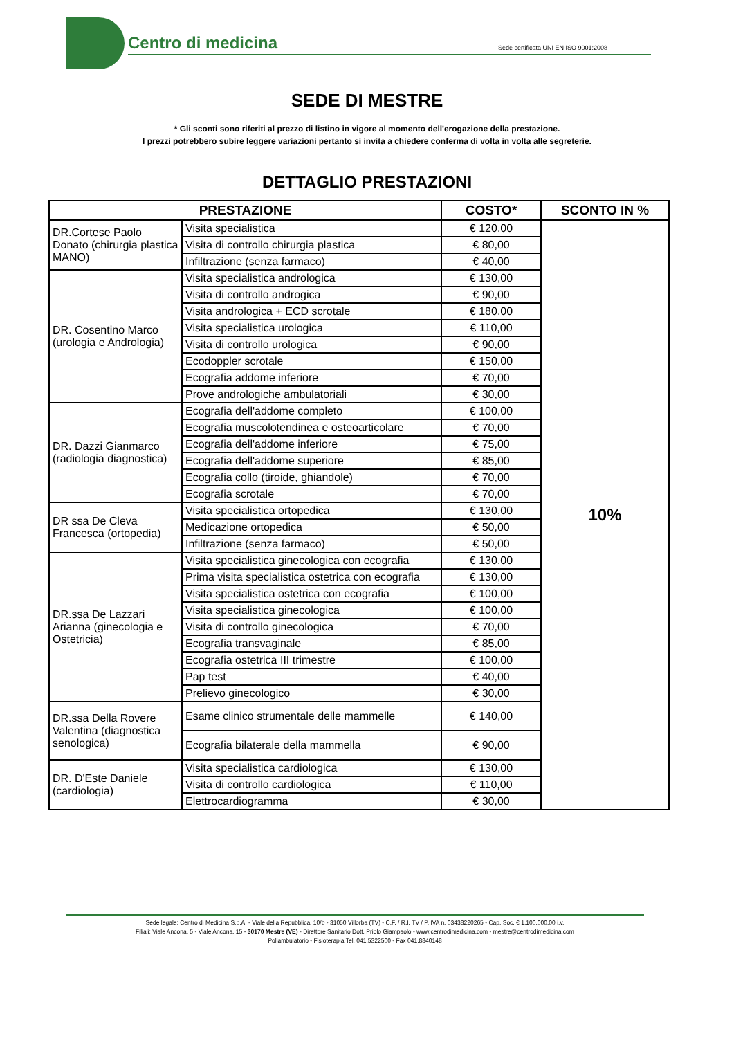Centro di medicina
Sede certificata UNI EN ISO 9001:2008
SEDE DI MESTRE
* Gli sconti sono riferiti al prezzo di listino in vigore al momento dell'erogazione della prestazione.
I prezzi potrebbero subire leggere variazioni pertanto si invita a chiedere conferma di volta in volta alle segreterie.
DETTAGLIO PRESTAZIONI
| PRESTAZIONE | | COSTO* | SCONTO IN % |
| --- | --- | --- | --- |
| DR.Cortese Paolo Donato (chirurgia plastica MANO) | Visita specialistica | € 120,00 | 10% |
| | Visita di controllo chirurgia plastica | € 80,00 | |
| | Infiltrazione (senza farmaco) | € 40,00 | |
| DR. Cosentino Marco (urologia e Andrologia) | Visita specialistica andrologica | € 130,00 | |
| | Visita di controllo androgica | € 90,00 | |
| | Visita andrologica + ECD scrotale | € 180,00 | |
| | Visita specialistica urologica | € 110,00 | |
| | Visita di controllo urologica | € 90,00 | |
| | Ecodoppler scrotale | € 150,00 | |
| | Ecografia addome inferiore | € 70,00 | |
| | Prove andrologiche ambulatoriali | € 30,00 | |
| DR. Dazzi Gianmarco (radiologia diagnostica) | Ecografia dell'addome completo | € 100,00 | |
| | Ecografia muscolotendinea e osteoarticolare | € 70,00 | |
| | Ecografia dell'addome inferiore | € 75,00 | |
| | Ecografia dell'addome superiore | € 85,00 | |
| | Ecografia collo (tiroide, ghiandole) | € 70,00 | |
| | Ecografia scrotale | € 70,00 | |
| DR ssa De Cleva Francesca (ortopedia) | Visita specialistica ortopedica | € 130,00 | |
| | Medicazione ortopedica | € 50,00 | |
| | Infiltrazione (senza farmaco) | € 50,00 | |
| DR.ssa De Lazzari Arianna (ginecologia e Ostetricia) | Visita specialistica ginecologica con ecografia | € 130,00 | |
| | Prima visita specialistica ostetrica con ecografia | € 130,00 | |
| | Visita specialistica ostetrica con ecografia | € 100,00 | |
| | Visita specialistica ginecologica | € 100,00 | |
| | Visita di controllo ginecologica | € 70,00 | |
| | Ecografia transvaginale | € 85,00 | |
| | Ecografia ostetrica III trimestre | € 100,00 | |
| | Pap test | € 40,00 | |
| | Prelievo ginecologico | € 30,00 | |
| DR.ssa Della Rovere Valentina (diagnostica senologica) | Esame clinico strumentale delle mammelle | € 140,00 | |
| | Ecografia bilaterale della mammella | € 90,00 | |
| DR. D'Este Daniele (cardiologia) | Visita specialistica cardiologica | € 130,00 | |
| | Visita di controllo cardiologica | € 110,00 | |
| | Elettrocardiogramma | € 30,00 | |
Sede legale: Centro di Medicina S.p.A. - Viale della Repubblica, 10/b - 31050 Villorba (TV) - C.F. / R.I. TV / P. IVA n. 03438220265 - Cap. Soc. € 1.100.000,00 i.v.
Filiali: Viale Ancona, 5 - Viale Ancona, 15 - 30170 Mestre (VE) - Direttore Sanitario Dott. Priolo Giampaolo - www.centrodimedicina.com - mestre@centrodimedicina.com
Poliambulatorio - Fisioterapia Tel. 041.5322500 - Fax 041.8840148